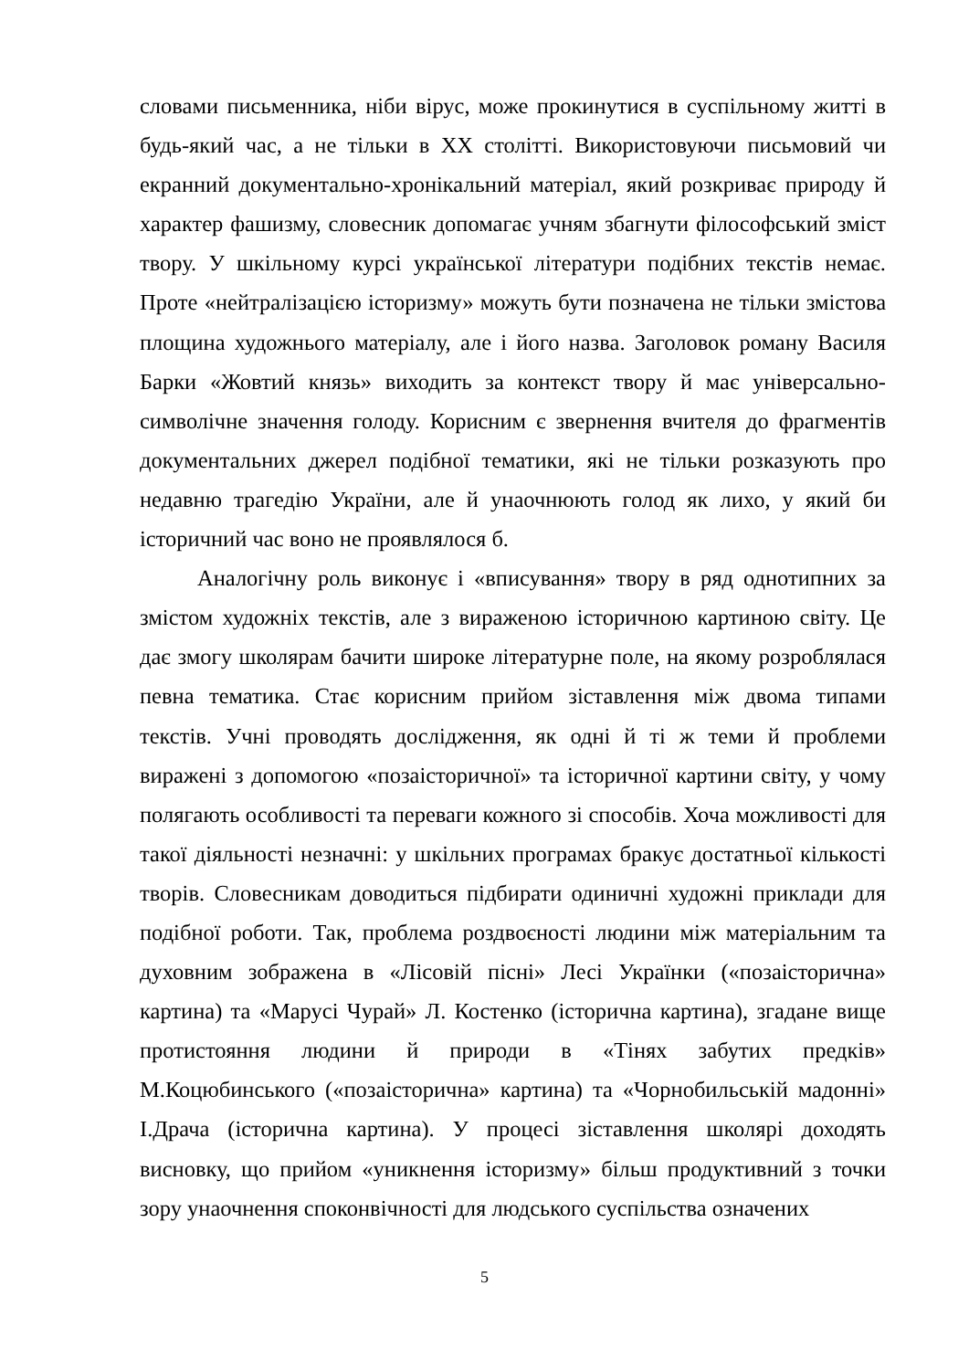словами письменника, ніби вірус, може прокинутися в суспільному житті в будь-який час, а не тільки в XX столітті. Використовуючи письмовий чи екранний документально-хронікальний матеріал, який розкриває природу й характер фашизму, словесник допомагає учням збагнути філософський зміст твору. У шкільному курсі української літератури подібних текстів немає. Проте «нейтралізацією історизму» можуть бути позначена не тільки змістова площина художнього матеріалу, але і його назва. Заголовок роману Василя Барки «Жовтий князь» виходить за контекст твору й має універсально-символічне значення голоду. Корисним є звернення вчителя до фрагментів документальних джерел подібної тематики, які не тільки розказують про недавню трагедію України, але й унаочнюють голод як лихо, у який би історичний час воно не проявлялося б.
Аналогічну роль виконує і «вписування» твору в ряд однотипних за змістом художніх текстів, але з вираженою історичною картиною світу. Це дає змогу школярам бачити широке літературне поле, на якому розроблялася певна тематика. Стає корисним прийом зіставлення між двома типами текстів. Учні проводять дослідження, як одні й ті ж теми й проблеми виражені з допомогою «позаісторичної» та історичної картини світу, у чому полягають особливості та переваги кожного зі способів. Хоча можливості для такої діяльності незначні: у шкільних програмах бракує достатньої кількості творів. Словесникам доводиться підбирати одиничні художні приклади для подібної роботи. Так, проблема роздвоєності людини між матеріальним та духовним зображена в «Лісовій пісні» Лесі Українки («позаісторична» картина) та «Марусі Чурай» Л. Костенко (історична картина), згадане вище протистояння людини й природи в «Тінях забутих предків» М.Коцюбинського («позаісторична» картина) та «Чорнобильській мадонні» І.Драча (історична картина). У процесі зіставлення школярі доходять висновку, що прийом «уникнення історизму» більш продуктивний з точки зору унаочнення споконвічності для людського суспільства означених
5